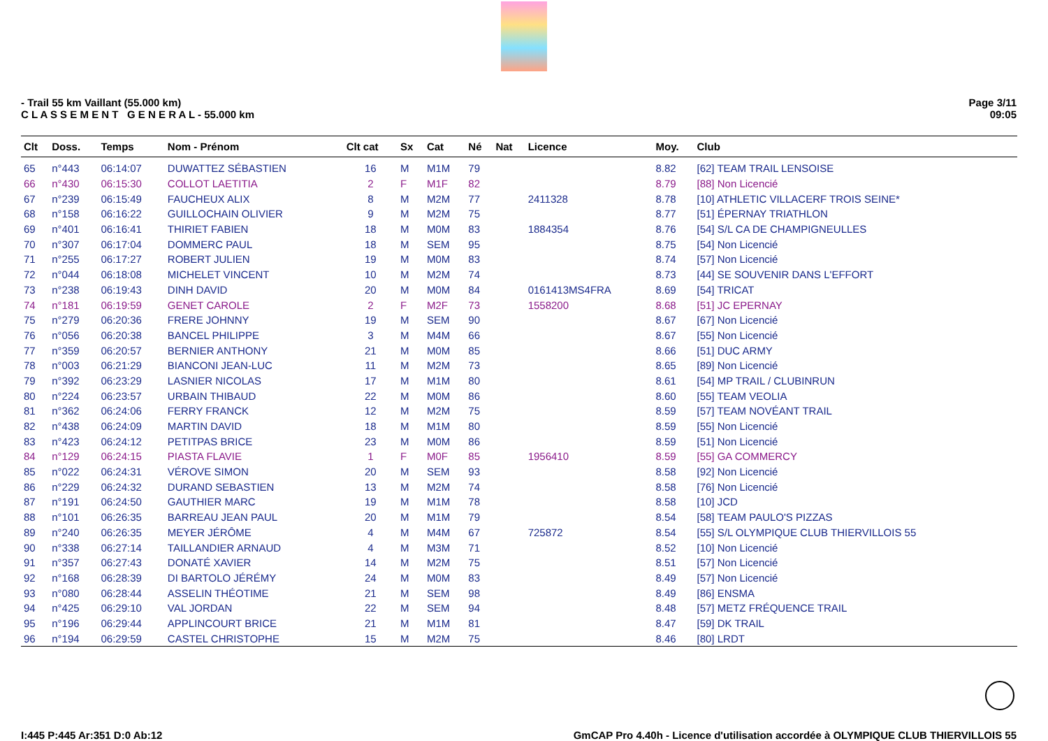- Trail 55 km Vaillant (55.000 km)
C L A S S E M E N T G E N E R A L - 55.000 km
Page 3/11
09:05
| Clt | Doss. | Temps | Nom - Prénom | Clt cat | Sx | Cat | Né | Nat | Licence | Moy. | Club |
| --- | --- | --- | --- | --- | --- | --- | --- | --- | --- | --- | --- |
| 65 | n°443 | 06:14:07 | DUWATTEZ SÉBASTIEN | 16 | M | M1M | 79 | | | 8.82 | [62] TEAM TRAIL LENSOISE |
| 66 | n°430 | 06:15:30 | COLLOT LAETITIA | 2 | F | M1F | 82 | | | 8.79 | [88] Non Licencié |
| 67 | n°239 | 06:15:49 | FAUCHEUX ALIX | 8 | M | M2M | 77 | | 2411328 | 8.78 | [10] ATHLETIC VILLACERF TROIS SEINE* |
| 68 | n°158 | 06:16:22 | GUILLOCHAIN OLIVIER | 9 | M | M2M | 75 | | | 8.77 | [51] ÉPERNAY TRIATHLON |
| 69 | n°401 | 06:16:41 | THIRIET FABIEN | 18 | M | M0M | 83 | | 1884354 | 8.76 | [54] S/L CA DE CHAMPIGNEULLES |
| 70 | n°307 | 06:17:04 | DOMMERC PAUL | 18 | M | SEM | 95 | | | 8.75 | [54] Non Licencié |
| 71 | n°255 | 06:17:27 | ROBERT JULIEN | 19 | M | M0M | 83 | | | 8.74 | [57] Non Licencié |
| 72 | n°044 | 06:18:08 | MICHELET VINCENT | 10 | M | M2M | 74 | | | 8.73 | [44] SE SOUVENIR DANS L'EFFORT |
| 73 | n°238 | 06:19:43 | DINH DAVID | 20 | M | M0M | 84 | | 0161413MS4FRA | 8.69 | [54] TRICAT |
| 74 | n°181 | 06:19:59 | GENET CAROLE | 2 | F | M2F | 73 | | 1558200 | 8.68 | [51] JC EPERNAY |
| 75 | n°279 | 06:20:36 | FRERE JOHNNY | 19 | M | SEM | 90 | | | 8.67 | [67] Non Licencié |
| 76 | n°056 | 06:20:38 | BANCEL PHILIPPE | 3 | M | M4M | 66 | | | 8.67 | [55] Non Licencié |
| 77 | n°359 | 06:20:57 | BERNIER ANTHONY | 21 | M | M0M | 85 | | | 8.66 | [51] DUC ARMY |
| 78 | n°003 | 06:21:29 | BIANCONI JEAN-LUC | 11 | M | M2M | 73 | | | 8.65 | [89] Non Licencié |
| 79 | n°392 | 06:23:29 | LASNIER NICOLAS | 17 | M | M1M | 80 | | | 8.61 | [54] MP TRAIL / CLUBINRUN |
| 80 | n°224 | 06:23:57 | URBAIN THIBAUD | 22 | M | M0M | 86 | | | 8.60 | [55] TEAM VEOLIA |
| 81 | n°362 | 06:24:06 | FERRY FRANCK | 12 | M | M2M | 75 | | | 8.59 | [57] TEAM NOVÉANT TRAIL |
| 82 | n°438 | 06:24:09 | MARTIN DAVID | 18 | M | M1M | 80 | | | 8.59 | [55] Non Licencié |
| 83 | n°423 | 06:24:12 | PETITPAS BRICE | 23 | M | M0M | 86 | | | 8.59 | [51] Non Licencié |
| 84 | n°129 | 06:24:15 | PIASTA FLAVIE | 1 | F | M0F | 85 | | 1956410 | 8.59 | [55] GA COMMERCY |
| 85 | n°022 | 06:24:31 | VÉROVE SIMON | 20 | M | SEM | 93 | | | 8.58 | [92] Non Licencié |
| 86 | n°229 | 06:24:32 | DURAND SEBASTIEN | 13 | M | M2M | 74 | | | 8.58 | [76] Non Licencié |
| 87 | n°191 | 06:24:50 | GAUTHIER MARC | 19 | M | M1M | 78 | | | 8.58 | [10] JCD |
| 88 | n°101 | 06:26:35 | BARREAU JEAN PAUL | 20 | M | M1M | 79 | | | 8.54 | [58] TEAM PAULO'S PIZZAS |
| 89 | n°240 | 06:26:35 | MEYER JÉRÔME | 4 | M | M4M | 67 | | 725872 | 8.54 | [55] S/L OLYMPIQUE CLUB THIERVILLOIS 55 |
| 90 | n°338 | 06:27:14 | TAILLANDIER ARNAUD | 4 | M | M3M | 71 | | | 8.52 | [10] Non Licencié |
| 91 | n°357 | 06:27:43 | DONATÉ XAVIER | 14 | M | M2M | 75 | | | 8.51 | [57] Non Licencié |
| 92 | n°168 | 06:28:39 | DI BARTOLO JÉRÉMY | 24 | M | M0M | 83 | | | 8.49 | [57] Non Licencié |
| 93 | n°080 | 06:28:44 | ASSELIN THÉOTIME | 21 | M | SEM | 98 | | | 8.49 | [86] ENSMA |
| 94 | n°425 | 06:29:10 | VAL JORDAN | 22 | M | SEM | 94 | | | 8.48 | [57] METZ FRÉQUENCE TRAIL |
| 95 | n°196 | 06:29:44 | APPLINCOURT BRICE | 21 | M | M1M | 81 | | | 8.47 | [59] DK TRAIL |
| 96 | n°194 | 06:29:59 | CASTEL CHRISTOPHE | 15 | M | M2M | 75 | | | 8.46 | [80] LRDT |
I:445 P:445 Ar:351 D:0 Ab:12 GmCAP Pro 4.40h - Licence d'utilisation accordée à OLYMPIQUE CLUB THIERVILLOIS 55